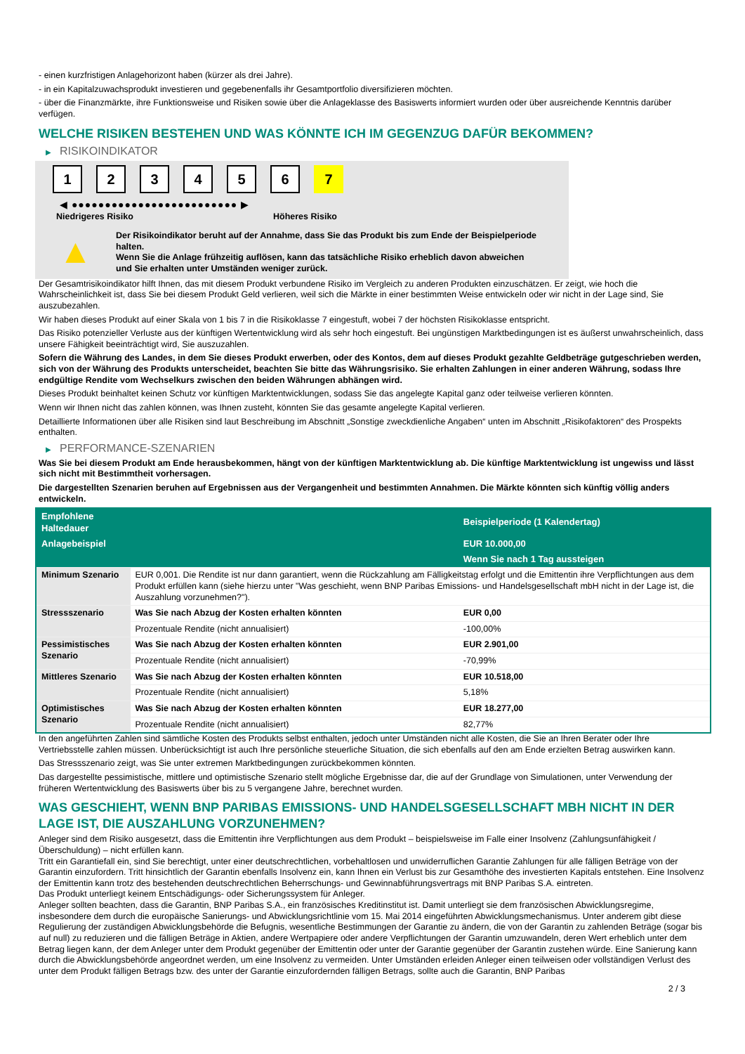- einen kurzfristigen Anlagehorizont haben (kürzer als drei Jahre).
- in ein Kapitalzuwachsprodukt investieren und gegebenenfalls ihr Gesamtportfolio diversifizieren möchten.
- über die Finanzmärkte, ihre Funktionsweise und Risiken sowie über die Anlageklasse des Basiswerts informiert wurden oder über ausreichende Kenntnis darüber verfügen.
WELCHE RISIKEN BESTEHEN UND WAS KÖNNTE ICH IM GEGENZUG DAFÜR BEKOMMEN?
▶ RISIKOINDIKATOR
1 2 3 4 5 6 7
◀ ●●●●●●●●●●●●●●●●●●●●●●●●● ▶
Niedrigeres Risiko Höheres Risiko
▲
Der Risikoindikator beruht auf der Annahme, dass Sie das Produkt bis zum Ende der Beispielperiode halten.
Wenn Sie die Anlage frühzeitig auflösen, kann das tatsächliche Risiko erheblich davon abweichen und Sie erhalten unter Umständen weniger zurück.
Der Gesamtrisikoindikator hilft Ihnen, das mit diesem Produkt verbundene Risiko im Vergleich zu anderen Produkten einzuschätzen. Er zeigt, wie hoch die Wahrscheinlichkeit ist, dass Sie bei diesem Produkt Geld verlieren, weil sich die Märkte in einer bestimmten Weise entwickeln oder wir nicht in der Lage sind, Sie auszubezahlen.
Wir haben dieses Produkt auf einer Skala von 1 bis 7 in die Risikoklasse 7 eingestuft, wobei 7 der höchsten Risikoklasse entspricht.
Das Risiko potenzieller Verluste aus der künftigen Wertentwicklung wird als sehr hoch eingestuft. Bei ungünstigen Marktbedingungen ist es äußerst unwahrscheinlich, dass unsere Fähigkeit beeinträchtigt wird, Sie auszuzahlen.
Sofern die Währung des Landes, in dem Sie dieses Produkt erwerben, oder des Kontos, dem auf dieses Produkt gezahlte Geldbeträge gutgeschrieben werden, sich von der Währung des Produkts unterscheidet, beachten Sie bitte das Währungsrisiko. Sie erhalten Zahlungen in einer anderen Währung, sodass Ihre endgültige Rendite vom Wechselkurs zwischen den beiden Währungen abhängen wird.
Dieses Produkt beinhaltet keinen Schutz vor künftigen Marktentwicklungen, sodass Sie das angelegte Kapital ganz oder teilweise verlieren könnten.
Wenn wir Ihnen nicht das zahlen können, was Ihnen zusteht, könnten Sie das gesamte angelegte Kapital verlieren.
Detaillierte Informationen über alle Risiken sind laut Beschreibung im Abschnitt „Sonstige zweckdienliche Angaben“ unten im Abschnitt „Risikofaktoren“ des Prospekts enthalten.
▶ PERFORMANCE-SZENARIEN
Was Sie bei diesem Produkt am Ende herausbekommen, hängt von der künftigen Marktentwicklung ab. Die künftige Marktentwicklung ist ungewiss und lässt sich nicht mit Bestimmtheit vorhersagen.
Die dargestellten Szenarien beruhen auf Ergebnissen aus der Vergangenheit und bestimmten Annahmen. Die Märkte könnten sich künftig völlig anders entwickeln.
| Empfohlene Haltedauer | | Beispielperiode (1 Kalendertag) |
| --- | --- | --- |
| Anlagebeispiel | | EUR 10.000,00 |
| | | Wenn Sie nach 1 Tag aussteigen |
| Minimum Szenario | EUR 0,001. Die Rendite ist nur dann garantiert, wenn die Rückzahlung am Fälligkeitstag erfolgt und die Emittentin ihre Verpflichtungen aus dem Produkt erfüllen kann (siehe hierzu unter "Was geschieht, wenn BNP Paribas Emissions- und Handelsgesellschaft mbH nicht in der Lage ist, die Auszahlung vorzunehmen?"). | |
| Stressszenario | Was Sie nach Abzug der Kosten erhalten könnten | EUR 0,00 |
| | Prozentuale Rendite (nicht annualisiert) | -100,00% |
| Pessimistisches Szenario | Was Sie nach Abzug der Kosten erhalten könnten | EUR 2.901,00 |
| | Prozentuale Rendite (nicht annualisiert) | -70,99% |
| Mittleres Szenario | Was Sie nach Abzug der Kosten erhalten könnten | EUR 10.518,00 |
| | Prozentuale Rendite (nicht annualisiert) | 5,18% |
| Optimistisches Szenario | Was Sie nach Abzug der Kosten erhalten könnten | EUR 18.277,00 |
| | Prozentuale Rendite (nicht annualisiert) | 82,77% |
In den angeführten Zahlen sind sämtliche Kosten des Produkts selbst enthalten, jedoch unter Umständen nicht alle Kosten, die Sie an Ihren Berater oder Ihre Vertriebsstelle zahlen müssen. Unberücksichtigt ist auch Ihre persönliche steuerliche Situation, die sich ebenfalls auf den am Ende erzielten Betrag auswirken kann.
Das Stressszenario zeigt, was Sie unter extremen Marktbedingungen zurückbekommen könnten.
Das dargestellte pessimistische, mittlere und optimistische Szenario stellt mögliche Ergebnisse dar, die auf der Grundlage von Simulationen, unter Verwendung der früheren Wertentwicklung des Basiswerts über bis zu 5 vergangene Jahre, berechnet wurden.
WAS GESCHIEHT, WENN BNP PARIBAS EMISSIONS- UND HANDELSGESELLSCHAFT MBH NICHT IN DER LAGE IST, DIE AUSZAHLUNG VORZUNEHMEN?
Anleger sind dem Risiko ausgesetzt, dass die Emittentin ihre Verpflichtungen aus dem Produkt – beispielsweise im Falle einer Insolvenz (Zahlungsunfähigkeit / Überschuldung) – nicht erfüllen kann.
Tritt ein Garantiefall ein, sind Sie berechtigt, unter einer deutschrechtlichen, vorbehaltlosen und unwiderruflichen Garantie Zahlungen für alle fälligen Beträge von der Garantin einzufordern. Tritt hinsichtlich der Garantin ebenfalls Insolvenz ein, kann Ihnen ein Verlust bis zur Gesamthöhe des investierten Kapitals entstehen. Eine Insolvenz der Emittentin kann trotz des bestehenden deutschrechtlichen Beherrschungs- und Gewinnabführungsvertrags mit BNP Paribas S.A. eintreten.
Das Produkt unterliegt keinem Entschädigungs- oder Sicherungssystem für Anleger.
Anleger sollten beachten, dass die Garantin, BNP Paribas S.A., ein französisches Kreditinstitut ist. Damit unterliegt sie dem französischen Abwicklungsregime, insbesondere dem durch die europäische Sanierungs- und Abwicklungsrichtlinie vom 15. Mai 2014 eingeführten Abwicklungsmechanismus. Unter anderem gibt diese Regulierung der zuständigen Abwicklungsbehörde die Befugnis, wesentliche Bestimmungen der Garantie zu ändern, die von der Garantin zu zahlenden Beträge (sogar bis auf null) zu reduzieren und die fälligen Beträge in Aktien, andere Wertpapiere oder andere Verpflichtungen der Garantin umzuwandeln, deren Wert erheblich unter dem Betrag liegen kann, der dem Anleger unter dem Produkt gegenüber der Emittentin oder unter der Garantie gegenüber der Garantin zustehen würde. Eine Sanierung kann durch die Abwicklungsbehörde angeordnet werden, um eine Insolvenz zu vermeiden. Unter Umständen erleiden Anleger einen teilweisen oder vollständigen Verlust des unter dem Produkt fälligen Betrags bzw. des unter der Garantie einzufordernden fälligen Betrags, sollte auch die Garantin, BNP Paribas
2 / 3